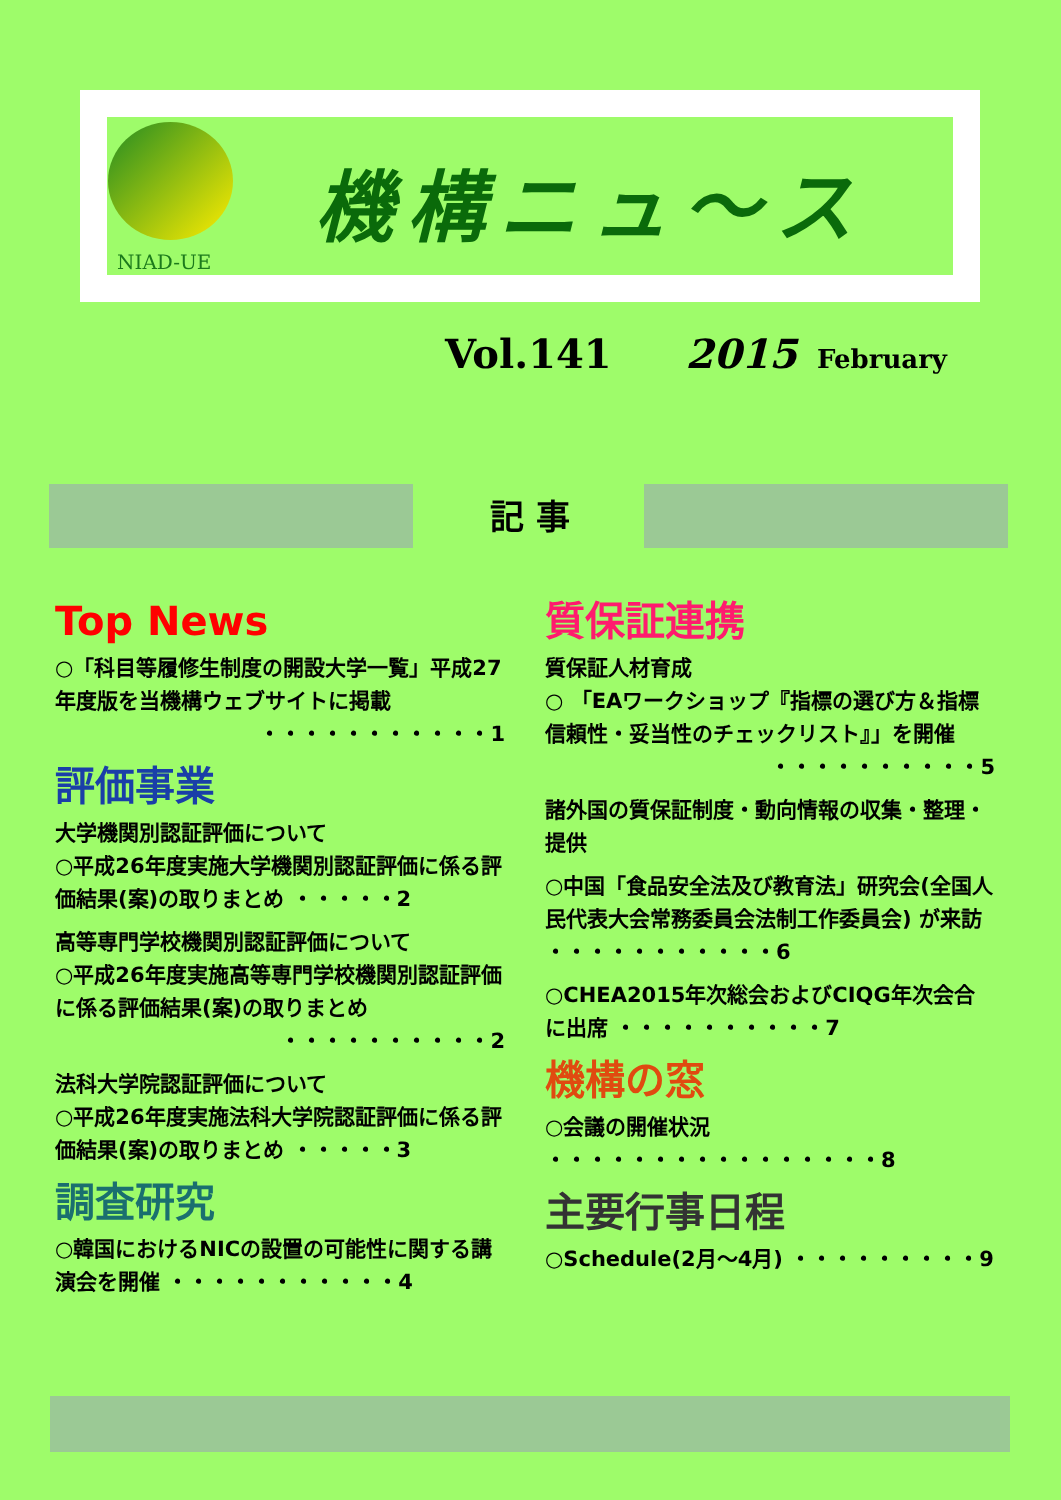NIAD-UE
機構ニュ～ス
Vol.141 2015 February
記 事
Top News
○「科目等履修生制度の開設大学一覧」平成27年度版を当機構ウェブサイトに掲載
・・・・・・・・・・・1
評価事業
大学機関別認証評価について
○平成26年度実施大学機関別認証評価に係る評価結果(案)の取りまとめ ・・・・・2
高等専門学校機関別認証評価について
○平成26年度実施高等専門学校機関別認証評価に係る評価結果(案)の取りまとめ
・・・・・・・・・・2
法科大学院認証評価について
○平成26年度実施法科大学院認証評価に係る評価結果(案)の取りまとめ ・・・・・3
調査研究
○韓国におけるNICの設置の可能性に関する講演会を開催 ・・・・・・・・・・・4
質保証連携
質保証人材育成
○ 「EAワークショップ『指標の選び方＆指標信頼性・妥当性のチェックリスト』」を開催
・・・・・・・・・・5
諸外国の質保証制度・動向情報の収集・整理・提供
○中国「食品安全法及び教育法」研究会(全国人民代表大会常務委員会法制工作委員会) が来訪 ・・・・・・・・・・・6
○CHEA2015年次総会およびCIQG年次会合に出席 ・・・・・・・・・・7
機構の窓
○会議の開催状況 ・・・・・・・・・・・・・・・・8
主要行事日程
○Schedule(2月～4月) ・・・・・・・・・9